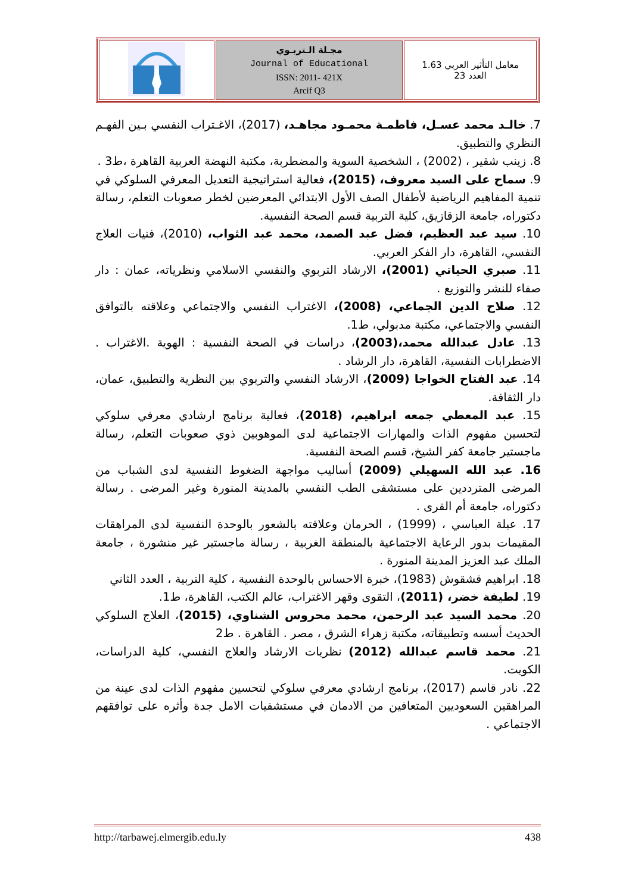| | مجـلة الـتربـوي Journal of Educational ISSN: 2011- 421X Arcif Q3 | معامل التأثير العربي 1.63 العدد 23 |
7. خالـد محمد عسـل، فاطمـة محمـود مجاهـد، (2017)، الاغـتراب النفسي بـين الفهـم النظري والتطبيق.
8. زينب شقير ، (2002) ، الشخصية السوية والمضطربة، مكتبة النهضة العربية القاهرة ،ط3 .
9. سماح على السيد معروف، (2015)، فعالية استراتيجية التعديل المعرفي السلوكي في تنمية المفاهيم الرياضية لأطفال الصف الأول الابتدائي المعرضين لخطر صعوبات التعلم، رسالة دكتوراه، جامعة الزقازيق، كلية التربية قسم الصحة النفسية.
10. سيد عبد العظيم، فضل عبد الصمد، محمد عبد الثواب، (2010)، فنيات العلاج النفسي، القاهرة، دار الفكر العربي.
11. صبري الحياتي (2001)، الارشاد التربوي والنفسي الاسلامي ونظرياته، عمان : دار صفاء للنشر والتوزيع .
12. صلاح الدين الجماعي، (2008)، الاغتراب النفسي والاجتماعي وعلاقته بالتوافق النفسي والاجتماعي، مكتبة مدبولي، ط1.
13. عادل عبدالله محمد،(2003)، دراسات في الصحة النفسية : الهوية .الاغتراب . الاضطرابات النفسية، القاهرة، دار الرشاد .
14. عبد الفتاح الخواجا (2009)، الارشاد النفسي والتربوي بين النظرية والتطبيق، عمان، دار الثقافة.
15. عبد المعطي جمعه ابراهيم، (2018)، فعالية برنامج ارشادي معرفي سلوكي لتحسين مفهوم الذات والمهارات الاجتماعية لدى الموهوبين ذوي صعوبات التعلم، رسالة ماجستير جامعة كفر الشيخ، قسم الصحة النفسية.
16. عبد الله السهيلي (2009) أساليب مواجهة الضغوط النفسية لدى الشباب من المرضى المترددين على مستشفى الطب النفسي بالمدينة المنورة وغير المرضى . رسالة دكتوراه، جامعة أم القرى .
17. عبلة العباسي ، (1999) ، الحرمان وعلاقته بالشعور بالوحدة النفسية لدى المراهقات المقيمات بدور الرعاية الاجتماعية بالمنطقة الغربية ، رسالة ماجستير غير منشورة ، جامعة الملك عبد العزيز المدينة المنورة .
18. ابراهيم قشقوش (1983)، خبرة الاحساس بالوحدة النفسية ، كلية التربية ، العدد الثاني
19. لطيفة خضر، (2011)، التقوى وقهر الاغتراب، عالم الكتب، القاهرة، ط1.
20. محمد السيد عبد الرحمن، محمد محروس الشناوي، (2015)، العلاج السلوكي الحديث أسسه وتطبيقاته، مكتبة زهراء الشرق ، مصر . القاهرة . ط2
21. محمد قاسم عبدالله (2012) نظريات الارشاد والعلاج النفسي، كلية الدراسات، الكويت.
22. نادر قاسم (2017)، برنامج ارشادي معرفي سلوكي لتحسين مفهوم الذات لدى عينة من المراهقين السعوديين المتعافين من الادمان في مستشفيات الامل جدة وأثره على توافقهم الاجتماعي .
http://tarbawej.elmergib.edu.ly 438